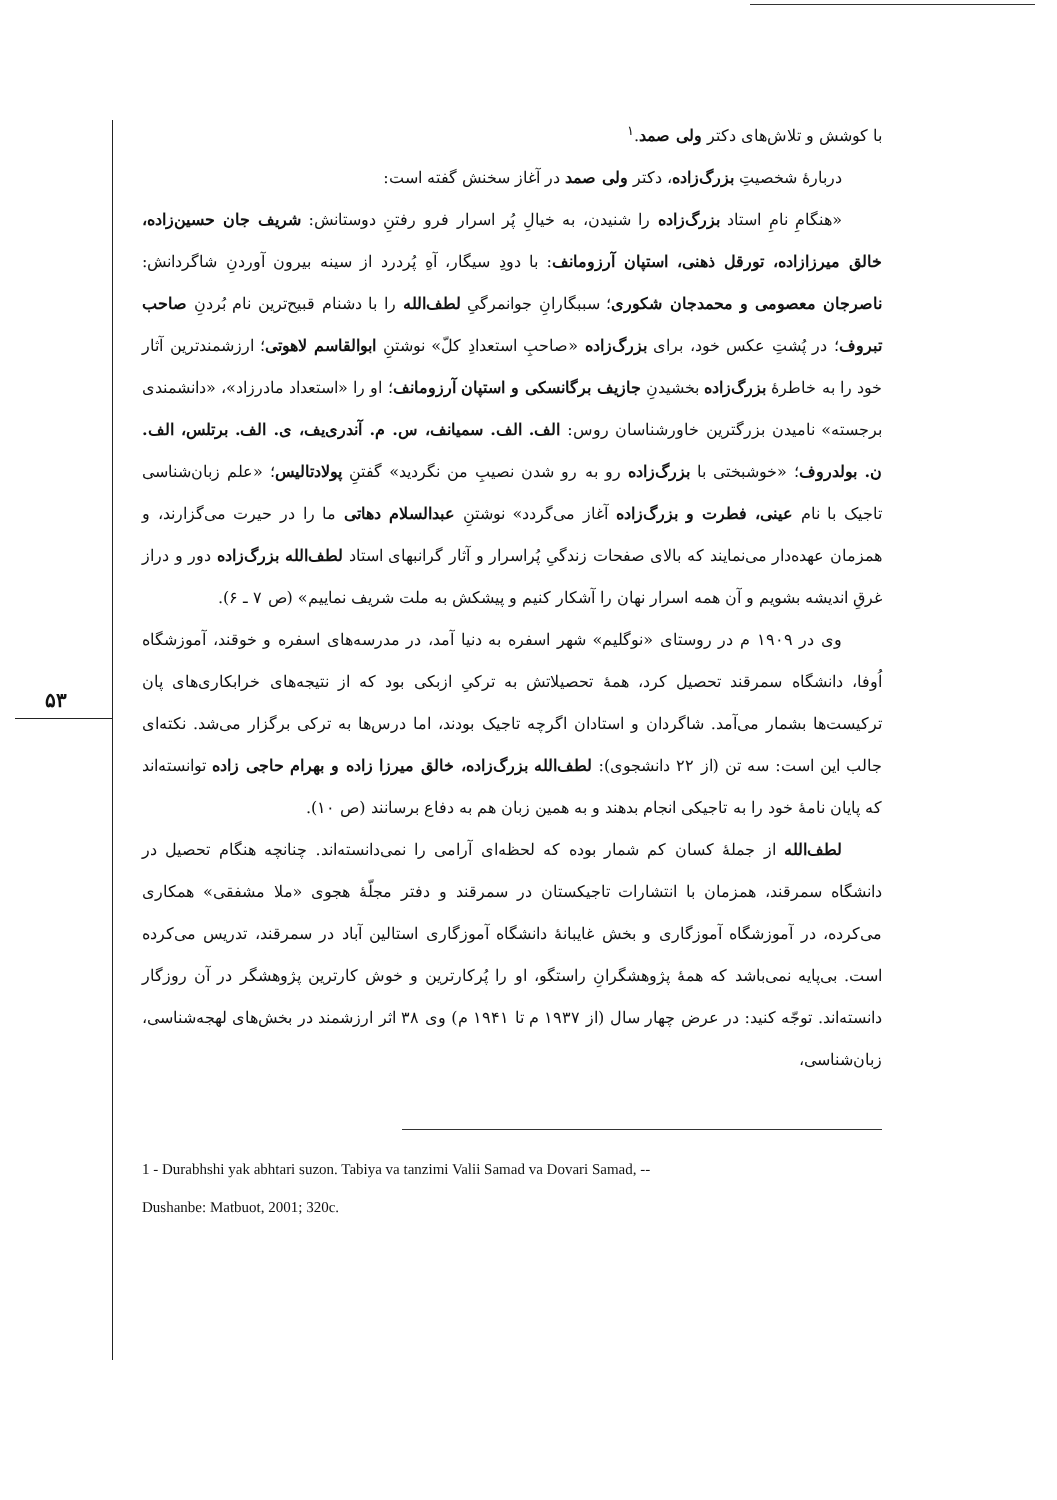۵۳
با کوشش و تلاش‌های دکتر ولی صمد.<sup>۱</sup>
دربارهٔ شخصیتِ بزرگ‌زاده، دکتر ولی صمد در آغاز سخنش گفته است:
«هنگامِ نامِ استاد بزرگ‌زاده را شنیدن، به خیالِ پُر اسرار فرو رفتنِ دوستانش: شریف جان حسین‌زاده، خالق میرزازاده، تورقل ذهنی، استپان آرزومانف: با دودِ سیگار، آهِ پُردرد از سینه بیرون آوردنِ شاگردانش: ناصرجان معصومی و محمدجان شکوری؛ سببگارانِ جوانمرگیِ لطف‌الله را با دشنام قبیح‌ترین نام بُردنِ صاحب تبروف؛ در پُشتِ عکس خود، برای بزرگ‌زاده «صاحبِ استعدادِ کلّ» نوشتنِ ابوالقاسم لاهوتی؛ ارزشمندترین آثار خود را به خاطرهٔ بزرگ‌زاده بخشیدنِ جازیف برگانسکی و استپان آرزومانف؛ او را «استعداد مادرزاد»، «دانشمندی برجسته» نامیدن بزرگترین خاورشناسان روس: الف. الف. سمیانف، س. م. آندری‌یف، ی. الف. برتلس، الف. ن. بولدروف؛ «خوشبختی با بزرگ‌زاده رو به رو شدن نصیبِ من نگردید» گفتنِ پولادتالیس؛ «علم زبان‌شناسی تاجیک با نام عینی، فطرت و بزرگ‌زاده آغاز می‌گردد» نوشتنِ عبدالسلام دهاتی ما را در حیرت می‌گزارند، و همزمان عهده‌دار می‌نمایند که بالای صفحات زندگیِ پُراسرار و آثار گرانبهای استاد لطف‌الله بزرگ‌زاده دور و دراز غرقِ اندیشه بشویم و آن همه اسرار نهان را آشکار کنیم و پیشکش به ملت شریف نماییم» (ص ۷ ـ ۶).
وی در ۱۹۰۹ م در روستای «نوگلیم» شهر اسفره به دنیا آمد، در مدرسه‌های اسفره و خوقند، آموزشگاه اُوفا، دانشگاه سمرقند تحصیل کرد، همهٔ تحصیلاتش به ترکیِ ازبکی بود که از نتیجه‌های خرابکاری‌های پان ترکیست‌ها بشمار می‌آمد. شاگردان و استادان اگرچه تاجیک بودند، اما درس‌ها به ترکی برگزار می‌شد. نکته‌ای جالب این است: سه تن (از ۲۲ دانشجوی): لطف‌الله بزرگ‌زاده، خالق میرزا زاده و بهرام حاجی زاده توانسته‌اند که پایان نامهٔ خود را به تاجیکی انجام بدهند و به همین زبان هم به دفاع برسانند (ص ۱۰).
لطف‌الله از جملهٔ کسان کم شمار بوده که لحظه‌ای آرامی را نمی‌دانسته‌اند. چنانچه هنگام تحصیل در دانشگاه سمرقند، همزمان با انتشارات تاجیکستان در سمرقند و دفتر مجلّهٔ هجوی «ملا مشفقی» همکاری می‌کرده، در آموزشگاه آموزگاری و بخش غایبانهٔ دانشگاه آموزگاری استالین آباد در سمرقند، تدریس می‌کرده است. بی‌پایه نمی‌باشد که همهٔ پژوهشگرانِ راستگو، او را پُرکارترین و خوش کارترین پژوهشگر در آن روزگار دانسته‌اند. توجّه کنید: در عرض چهار سال (از ۱۹۳۷ م تا ۱۹۴۱ م) وی ۳۸ اثر ارزشمند در بخش‌های لهجه‌شناسی، زبان‌شناسی،
1 - Durabhshi yak abhtari suzon. Tabiya va tanzimi Valii Samad va Dovari Samad, --
Dushanbe: Matbuot, 2001; 320c.